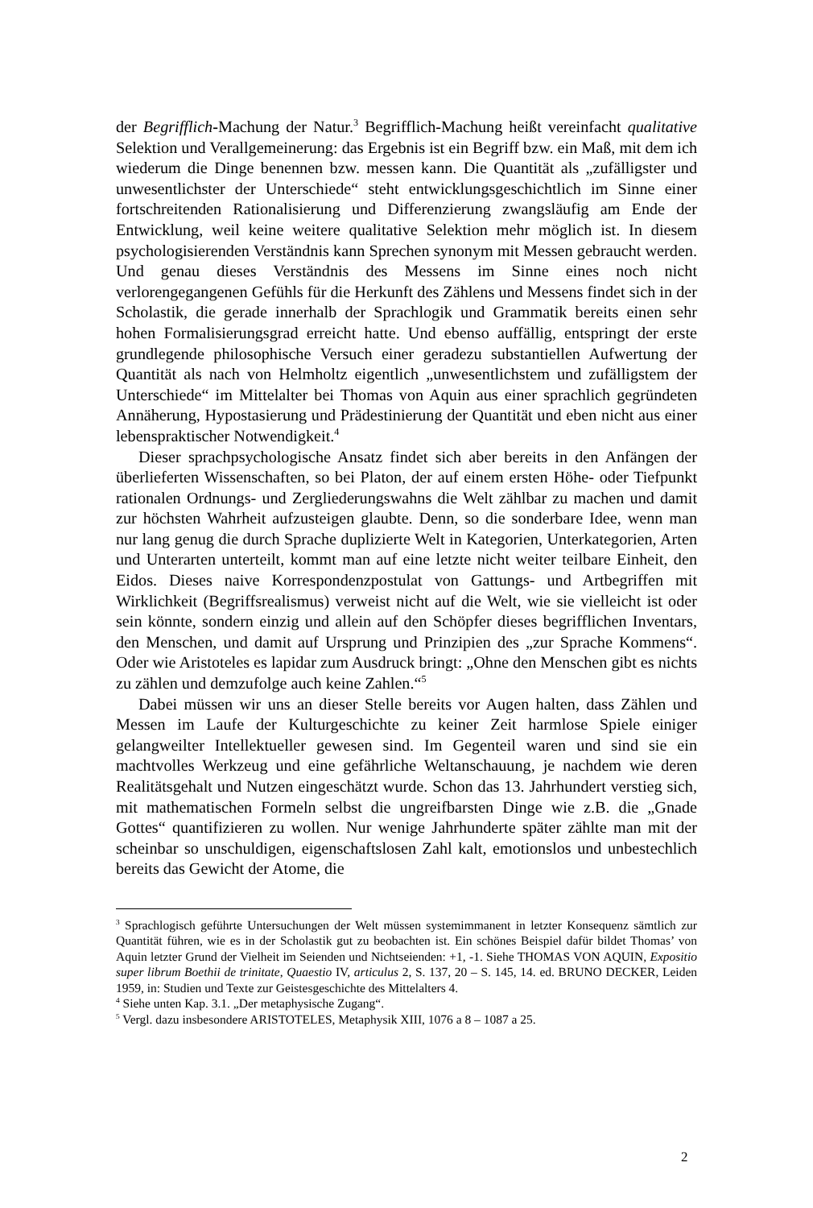der Begrifflich-Machung der Natur.<sup>3</sup> Begrifflich-Machung heißt vereinfacht qualitative Selektion und Verallgemeinerung: das Ergebnis ist ein Begriff bzw. ein Maß, mit dem ich wiederum die Dinge benennen bzw. messen kann. Die Quantität als „zufälligster und unwesentlichster der Unterschiede“ steht entwicklungsgeschichtlich im Sinne einer fortschreitenden Rationalisierung und Differenzierung zwangsläufig am Ende der Entwicklung, weil keine weitere qualitative Selektion mehr möglich ist. In diesem psychologisierenden Verständnis kann Sprechen synonym mit Messen gebraucht werden. Und genau dieses Verständnis des Messens im Sinne eines noch nicht verlorengegangenen Gefühls für die Herkunft des Zählens und Messens findet sich in der Scholastik, die gerade innerhalb der Sprachlogik und Grammatik bereits einen sehr hohen Formalisierungsgrad erreicht hatte. Und ebenso auffällig, entspringt der erste grundlegende philosophische Versuch einer geradezu substantiellen Aufwertung der Quantität als nach von Helmholtz eigentlich „unwesentlichstem und zufälligstem der Unterschiede“ im Mittelalter bei Thomas von Aquin aus einer sprachlich gegründeten Annäherung, Hypostasierung und Prädestinierung der Quantität und eben nicht aus einer lebenspraktischer Notwendigkeit.<sup>4</sup>
Dieser sprachpsychologische Ansatz findet sich aber bereits in den Anfängen der überlieferten Wissenschaften, so bei Platon, der auf einem ersten Höhe- oder Tiefpunkt rationalen Ordnungs- und Zergliederungswahns die Welt zählbar zu machen und damit zur höchsten Wahrheit aufzusteigen glaubte. Denn, so die sonderbare Idee, wenn man nur lang genug die durch Sprache duplizierte Welt in Kategorien, Unterkategorien, Arten und Unterarten unterteilt, kommt man auf eine letzte nicht weiter teilbare Einheit, den Eidos. Dieses naive Korrespondenzpostulat von Gattungs- und Artbegriffen mit Wirklichkeit (Begriffsrealismus) verweist nicht auf die Welt, wie sie vielleicht ist oder sein könnte, sondern einzig und allein auf den Schöpfer dieses begrifflichen Inventars, den Menschen, und damit auf Ursprung und Prinzipien des „zur Sprache Kommens“. Oder wie Aristoteles es lapidar zum Ausdruck bringt: „Ohne den Menschen gibt es nichts zu zählen und demzufolge auch keine Zahlen.“<sup>5</sup>
Dabei müssen wir uns an dieser Stelle bereits vor Augen halten, dass Zählen und Messen im Laufe der Kulturgeschichte zu keiner Zeit harmlose Spiele einiger gelangweilter Intellektueller gewesen sind. Im Gegenteil waren und sind sie ein machtvolles Werkzeug und eine gefährliche Weltanschauung, je nachdem wie deren Realitätsgehalt und Nutzen eingeschätzt wurde. Schon das 13. Jahrhundert verstieg sich, mit mathematischen Formeln selbst die ungreifbarsten Dinge wie z.B. die „Gnade Gottes“ quantifizieren zu wollen. Nur wenige Jahrhunderte später zählte man mit der scheinbar so unschuldigen, eigenschaftslosen Zahl kalt, emotionslos und unbestechlich bereits das Gewicht der Atome, die
<sup>3</sup> Sprachlogisch geführte Untersuchungen der Welt müssen systemimmanent in letzter Konsequenz sämtlich zur Quantität führen, wie es in der Scholastik gut zu beobachten ist. Ein schönes Beispiel dafür bildet Thomas’ von Aquin letzter Grund der Vielheit im Seienden und Nichtseienden: +1, -1. Siehe THOMAS VON AQUIN, Expositio super librum Boethii de trinitate, Quaestio IV, articulus 2, S. 137, 20 – S. 145, 14. ed. BRUNO DECKER, Leiden 1959, in: Studien und Texte zur Geistesgeschichte des Mittelalters 4.
<sup>4</sup> Siehe unten Kap. 3.1. „Der metaphysische Zugang“.
<sup>5</sup> Vergl. dazu insbesondere ARISTOTELES, Metaphysik XIII, 1076 a 8 – 1087 a 25.
2